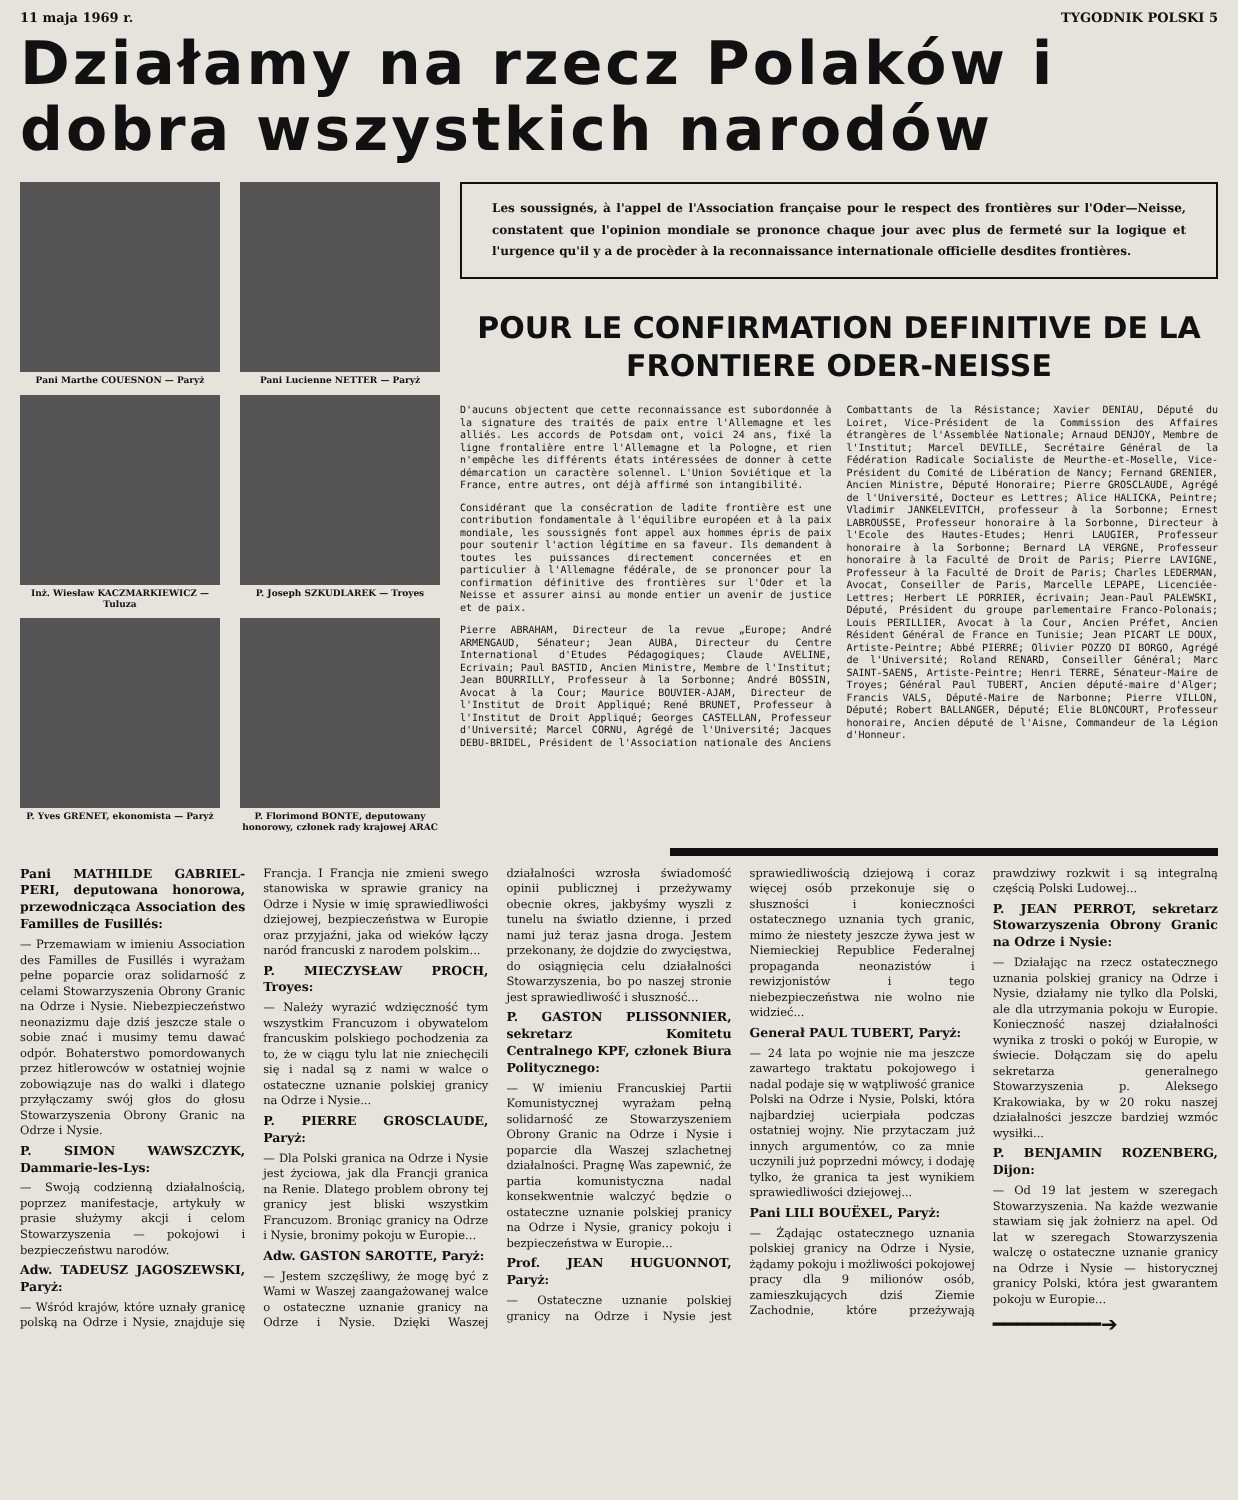11 maja 1969 r. TYGODNIK POLSKI 5
Działamy na rzecz Polaków i dobra wszystkich narodów
Pani Marthe COUESNON — Paryż
Pani Lucienne NETTER — Paryż
Inż. Wiesław KACZMARKIEWICZ — Tuluza
P. Joseph SZKUDLAREK — Troyes
P. Yves GRENET, ekonomista — Paryż
P. Florimond BONTE, deputowany honorowy, członek rady krajowej ARAC
Les soussignés, à l'appel de l'Association française pour le respect des frontières sur l'Oder—Neisse, constatent que l'opinion mondiale se prononce chaque jour avec plus de fermeté sur la logique et l'urgence qu'il y a de procèder à la reconnaissance internationale officielle desdites frontières.
POUR LE CONFIRMATION DEFINITIVE DE LA FRONTIERE ODER-NEISSE
D'aucuns objectent que cette reconnaissance est subordonnée à la signature des traités de paix entre l'Allemagne et les alliés. Les accords de Potsdam ont, voici 24 ans, fixé la ligne frontalière entre l'Allemagne et la Pologne, et rien n'empêche les différents états intéressées de donner à cette démarcation un caractère solennel. L'Union Soviétique et la France, entre autres, ont déjà affirmé son intangibilité.
Considérant que la consécration de ladite frontière est une contribution fondamentale à l'équilibre européen et à la paix mondiale, les soussignés font appel aux hommes épris de paix pour soutenir l'action légitime en sa faveur. Ils demandent à toutes les puissances directement concernées et en particulier à l'Allemagne fédérale, de se prononcer pour la confirmation définitive des frontières sur l'Oder et la Neisse et assurer ainsi au monde entier un avenir de justice et de paix.
Pierre ABRAHAM, Directeur de la revue „Europe; André ARMENGAUD, Sénateur; Jean AUBA, Directeur du Centre International d'Etudes Pédagogiques; Claude AVELINE, Ecrivain; Paul BASTID, Ancien Ministre, Membre de l'Institut; Jean BOURRILLY, Professeur à la Sorbonne; André BOSSIN, Avocat à la Cour; Maurice BOUVIER-AJAM, Directeur de l'Institut de Droit Appliqué; René BRUNET, Professeur à l'Institut de Droit Appliqué; Georges CASTELLAN, Professeur d'Université; Marcel CORNU, Agrégé de l'Université; Jacques DEBU-BRIDEL, Président de l'Association nationale des Anciens Combattants de la Résistance; Xavier DENIAU, Député du Loiret, Vice-Président de la Commission des Affaires étrangères de l'Assemblée Nationale; Arnaud DENJOY, Membre de l'Institut; Marcel DEVILLE, Secrétaire Général de la Fédération Radicale Socialiste de Meurthe-et-Moselle, Vice-Président du Comité de Libération de Nancy; Fernand GRENIER, Ancien Ministre, Député Honoraire; Pierre GROSCLAUDE, Agrégé de l'Université, Docteur es Lettres; Alice HALICKA, Peintre; Vladimir JANKELEVITCH, professeur à la Sorbonne; Ernest LABROUSSE, Professeur honoraire à la Sorbonne, Directeur à l'Ecole des Hautes-Etudes; Henri LAUGIER, Professeur honoraire à la Sorbonne; Bernard LA VERGNE, Professeur honoraire à la Faculté de Droit de Paris; Pierre LAVIGNE, Professeur à la Faculté de Droit de Paris; Charles LEDERMAN, Avocat, Conseiller de Paris, Marcelle LEPAPE, Licenciée-Lettres; Herbert LE PORRIER, écrivain; Jean-Paul PALEWSKI, Député, Président du groupe parlementaire Franco-Polonais; Louis PERILLIER, Avocat à la Cour, Ancien Préfet, Ancien Résident Général de France en Tunisie; Jean PICART LE DOUX, Artiste-Peintre; Abbé PIERRE; Olivier POZZO DI BORGO, Agrégé de l'Université; Roland RENARD, Conseiller Général; Marc SAINT-SAENS, Artiste-Peintre; Henri TERRE, Sénateur-Maire de Troyes; Général Paul TUBERT, Ancien député-maire d'Alger; Francis VALS, Député-Maire de Narbonne; Pierre VILLON, Député; Robert BALLANGER, Député; Elie BLONCOURT, Professeur honoraire, Ancien député de l'Aisne, Commandeur de la Légion d'Honneur.
Pani MATHILDE GABRIEL-PERI, deputowana honorowa, przewodnicząca Association des Familles de Fusillés:
— Przemawiam w imieniu Association des Familles de Fusillés i wyrażam pełne poparcie oraz solidarność z celami Stowarzyszenia Obrony Granic na Odrze i Nysie. Niebezpieczeństwo neonazizmu daje dziś jeszcze stale o sobie znać i musimy temu dawać odpór. Bohaterstwo pomordowanych przez hitlerowców w ostatniej wojnie zobowiązuje nas do walki i dlatego przyłączamy swój głos do głosu Stowarzyszenia Obrony Granic na Odrze i Nysie.
P. SIMON WAWSZCZYK, Dammarie-les-Lys:
— Swoją codzienną działalnością, poprzez manifestacje, artykuły w prasie służymy akcji i celom Stowarzyszenia — pokojowi i bezpieczeństwu narodów.
Adw. TADEUSZ JAGOSZEWSKI, Paryż:
— Wśród krajów, które uznały granicę polską na Odrze i Nysie, znajduje się Francja. I Francja nie zmieni swego stanowiska w sprawie granicy na Odrze i Nysie w imię sprawiedliwości dziejowej, bezpieczeństwa w Europie oraz przyjaźni, jaka od wieków łączy naród francuski z narodem polskim...
P. MIECZYSŁAW PROCH, Troyes:
— Należy wyrazić wdzięczność tym wszystkim Francuzom i obywatelom francuskim polskiego pochodzenia za to, że w ciągu tylu lat nie zniechęcili się i nadal są z nami w walce o ostateczne uznanie polskiej granicy na Odrze i Nysie...
P. PIERRE GROSCLAUDE, Paryż:
— Dla Polski granica na Odrze i Nysie jest życiowa, jak dla Francji granica na Renie. Dlatego problem obrony tej granicy jest bliski wszystkim Francuzom. Broniąc granicy na Odrze i Nysie, bronimy pokoju w Europie...
Adw. GASTON SAROTTE, Paryż:
— Jestem szczęśliwy, że mogę być z Wami w Waszej zaangażowanej walce o ostateczne uznanie granicy na Odrze i Nysie. Dzięki Waszej działalności wzrosła świadomość opinii publicznej i przeżywamy obecnie okres, jakbyśmy wyszli z tunelu na światło dzienne, i przed nami już teraz jasna droga. Jestem przekonany, że dojdzie do zwycięstwa, do osiągnięcia celu działalności Stowarzyszenia, bo po naszej stronie jest sprawiedliwość i słuszność...
P. GASTON PLISSONNIER, sekretarz Komitetu Centralnego KPF, członek Biura Politycznego:
— W imieniu Francuskiej Partii Komunistycznej wyrażam pełną solidarność ze Stowarzyszeniem Obrony Granic na Odrze i Nysie i poparcie dla Waszej szlachetnej działalności. Pragnę Was zapewnić, że partia komunistyczna nadal konsekwentnie walczyć będzie o ostateczne uznanie polskiej pranicy na Odrze i Nysie, granicy pokoju i bezpieczeństwa w Europie...
Prof. JEAN HUGUONNOT, Paryż:
— Ostateczne uznanie polskiej granicy na Odrze i Nysie jest sprawiedliwością dziejową i coraz więcej osób przekonuje się o słuszności i konieczności ostatecznego uznania tych granic, mimo że niestety jeszcze żywa jest w Niemieckiej Republice Federalnej propaganda neonazistów i rewizjonistów i tego niebezpieczeństwa nie wolno nie widzieć...
Generał PAUL TUBERT, Paryż:
— 24 lata po wojnie nie ma jeszcze zawartego traktatu pokojowego i nadal podaje się w wątpliwość granice Polski na Odrze i Nysie, Polski, która najbardziej ucierpiała podczas ostatniej wojny. Nie przytaczam już innych argumentów, co za mnie uczynili już poprzedni mówcy, i dodaję tylko, że granica ta jest wynikiem sprawiedliwości dziejowej...
Pani LILI BOUËXEL, Paryż:
— Żądając ostatecznego uznania polskiej granicy na Odrze i Nysie, żądamy pokoju i możliwości pokojowej pracy dla 9 milionów osób, zamieszkujących dziś Ziemie Zachodnie, które przeżywają prawdziwy rozkwit i są integralną częścią Polski Ludowej...
P. JEAN PERROT, sekretarz Stowarzyszenia Obrony Granic na Odrze i Nysie:
— Działając na rzecz ostatecznego uznania polskiej granicy na Odrze i Nysie, działamy nie tylko dla Polski, ale dla utrzymania pokoju w Europie. Konieczność naszej działalności wynika z troski o pokój w Europie, w świecie. Dołączam się do apelu sekretarza generalnego Stowarzyszenia p. Aleksego Krakowiaka, by w 20 roku naszej działalności jeszcze bardziej wzmóc wysiłki...
P. BENJAMIN ROZENBERG, Dijon:
— Od 19 lat jestem w szeregach Stowarzyszenia. Na każde wezwanie stawiam się jak żołnierz na apel. Od lat w szeregach Stowarzyszenia walczę o ostateczne uznanie granicy na Odrze i Nysie — historycznej granicy Polski, która jest gwarantem pokoju w Europie...
━━━━━━━━━➔